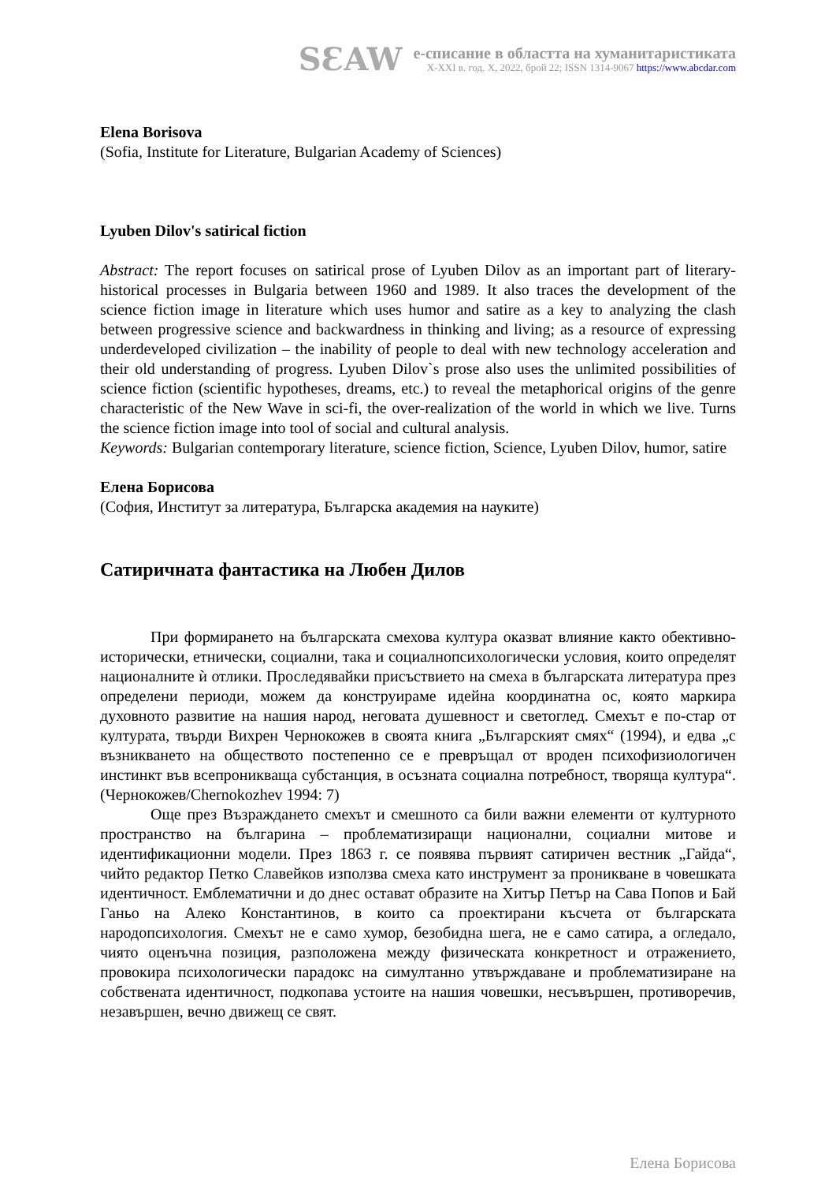SƐAW
е-списание в областта на хуманитаристиката
X-XXI в. год. X, 2022, брой 22; ISSN 1314-9067 https://www.abcdar.com
Elena Borisova
(Sofia, Institute for Literature, Bulgarian Academy of Sciences)
Lyuben Dilov's satirical fiction
Abstract: The report focuses on satirical prose of Lyuben Dilov as an important part of literary-historical processes in Bulgaria between 1960 and 1989. It also traces the development of the science fiction image in literature which uses humor and satire as a key to analyzing the clash between progressive science and backwardness in thinking and living; as a resource of expressing underdeveloped civilization – the inability of people to deal with new technology acceleration and their old understanding of progress. Lyuben Dilov`s prose also uses the unlimited possibilities of science fiction (scientific hypotheses, dreams, etc.) to reveal the metaphorical origins of the genre characteristic of the New Wave in sci-fi, the over-realization of the world in which we live. Turns the science fiction image into tool of social and cultural analysis.
Keywords: Bulgarian contemporary literature, science fiction, Science, Lyuben Dilov, humor, satire
Елена Борисова
(София, Институт за литература, Българска академия на науките)
Сатиричната фантастика на Любен Дилов
При формирането на българската смехова култура оказват влияние както обективно-исторически, етнически, социални, така и социалнопсихологически условия, които определят националните ѝ отлики. Проследявайки присъствието на смеха в българската литература през определени периоди, можем да конструираме идейна координатна ос, която маркира духовното развитие на нашия народ, неговата душевност и светоглед. Смехът е по-стар от културата, твърди Вихрен Чернокожев в своята книга „Българският смях“ (1994), и едва „с възникването на обществото постепенно се е превръщал от вроден психофизиологичен инстинкт във всепроникваща субстанция, в осъзната социална потребност, творяща култура“. (Чернокожев/Chernokozhev 1994: 7)
Още през Възраждането смехът и смешното са били важни елементи от културното пространство на българина – проблематизиращи национални, социални митове и идентификационни модели. През 1863 г. се появява първият сатиричен вестник „Гайда“, чийто редактор Петко Славейков използва смеха като инструмент за проникване в човешката идентичност. Емблематични и до днес остават образите на Хитър Петър на Сава Попов и Бай Ганьо на Алеко Константинов, в които са проектирани късчета от българската народопсихология. Смехът не е само хумор, безобидна шега, не е само сатира, а огледало, чиято оценъчна позиция, разположена между физическата конкретност и отражението, провокира психологически парадокс на симултанно утвърждаване и проблематизиране на собствената идентичност, подкопава устоите на нашия човешки, несъвършен, противоречив, незавършен, вечно движещ се свят.
Елена Борисова